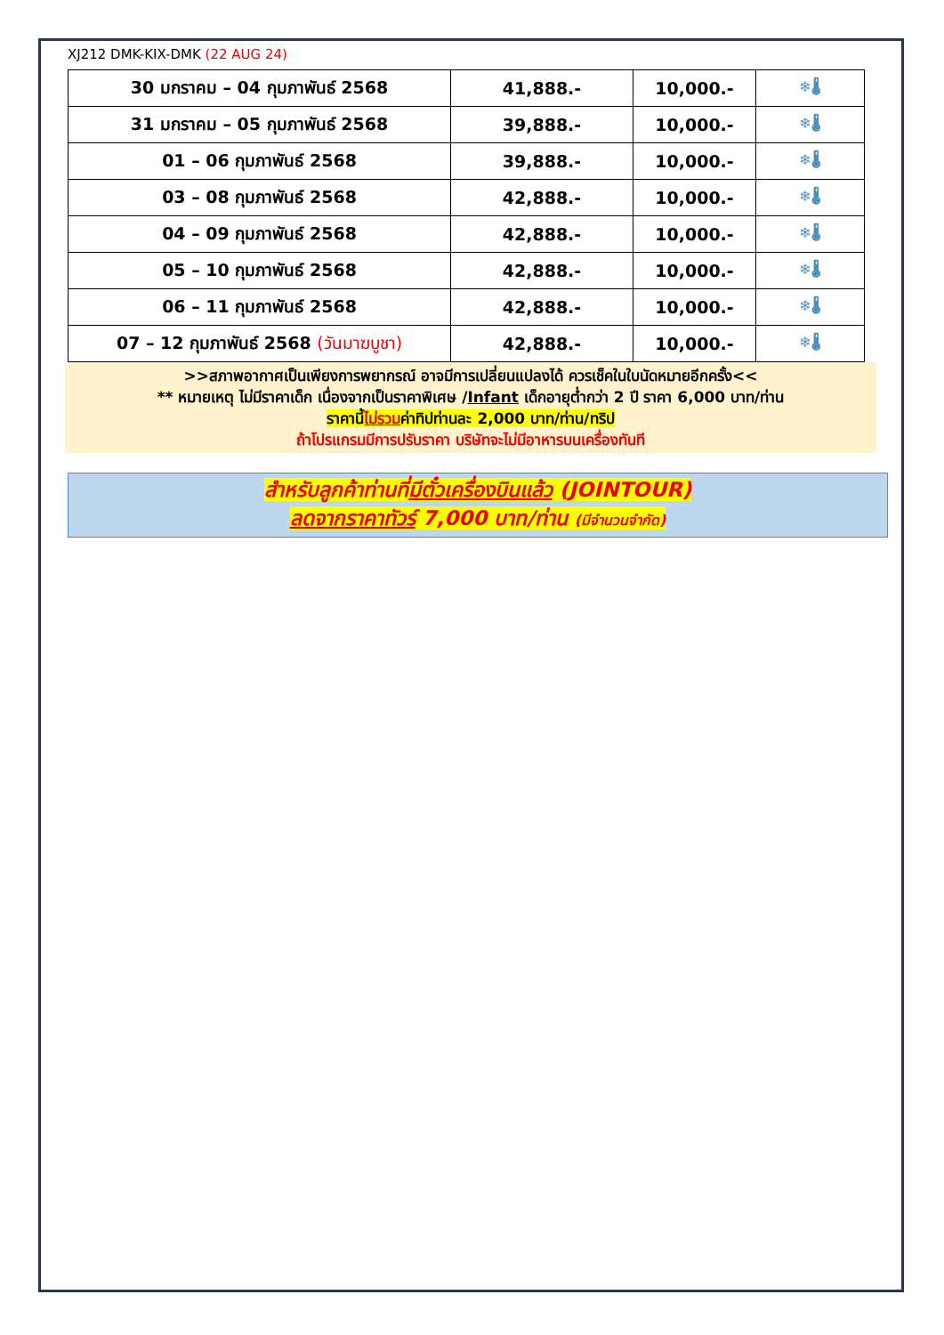XJ212 DMK-KIX-DMK (22 AUG 24)
| 30 มกราคม – 04 กุมภาพันธ์ 2568 | 41,888.- | 10,000.- | ❄🌡 |
| 31 มกราคม – 05 กุมภาพันธ์ 2568 | 39,888.- | 10,000.- | ❄🌡 |
| 01 – 06 กุมภาพันธ์ 2568 | 39,888.- | 10,000.- | ❄🌡 |
| 03 – 08 กุมภาพันธ์ 2568 | 42,888.- | 10,000.- | ❄🌡 |
| 04 – 09 กุมภาพันธ์ 2568 | 42,888.- | 10,000.- | ❄🌡 |
| 05 – 10 กุมภาพันธ์ 2568 | 42,888.- | 10,000.- | ❄🌡 |
| 06 – 11 กุมภาพันธ์ 2568 | 42,888.- | 10,000.- | ❄🌡 |
| 07 – 12 กุมภาพันธ์ 2568 (วันมาฆบูชา) | 42,888.- | 10,000.- | ❄🌡 |
>>สภาพอากาศเป็นเพียงการพยากรณ์ อาจมีการเปลี่ยนแปลงได้ ควรเช็คในใบนัดหมายอีกครั้ง<<
** หมายเหตุ ไม่มีราคาเด็ก เนื่องจากเป็นราคาพิเศษ /Infant เด็กอายุต่ำกว่า 2 ปี ราคา 6,000 บาท/ท่าน
ราคานี้ไม่รวมค่าทิปท่านละ 2,000 บาท/ท่าน/ทริป
ถ้าโปรแกรมมีการปรับราคา บริษัทจะไม่มีอาหารบนเครื่องทันที
สำหรับลูกค้าท่านที่มีตั๋วเครื่องบินแล้ว (JOINTOUR)
ลดจากราคาทัวร์ 7,000 บาท/ท่าน (มีจำนวนจำกัด)